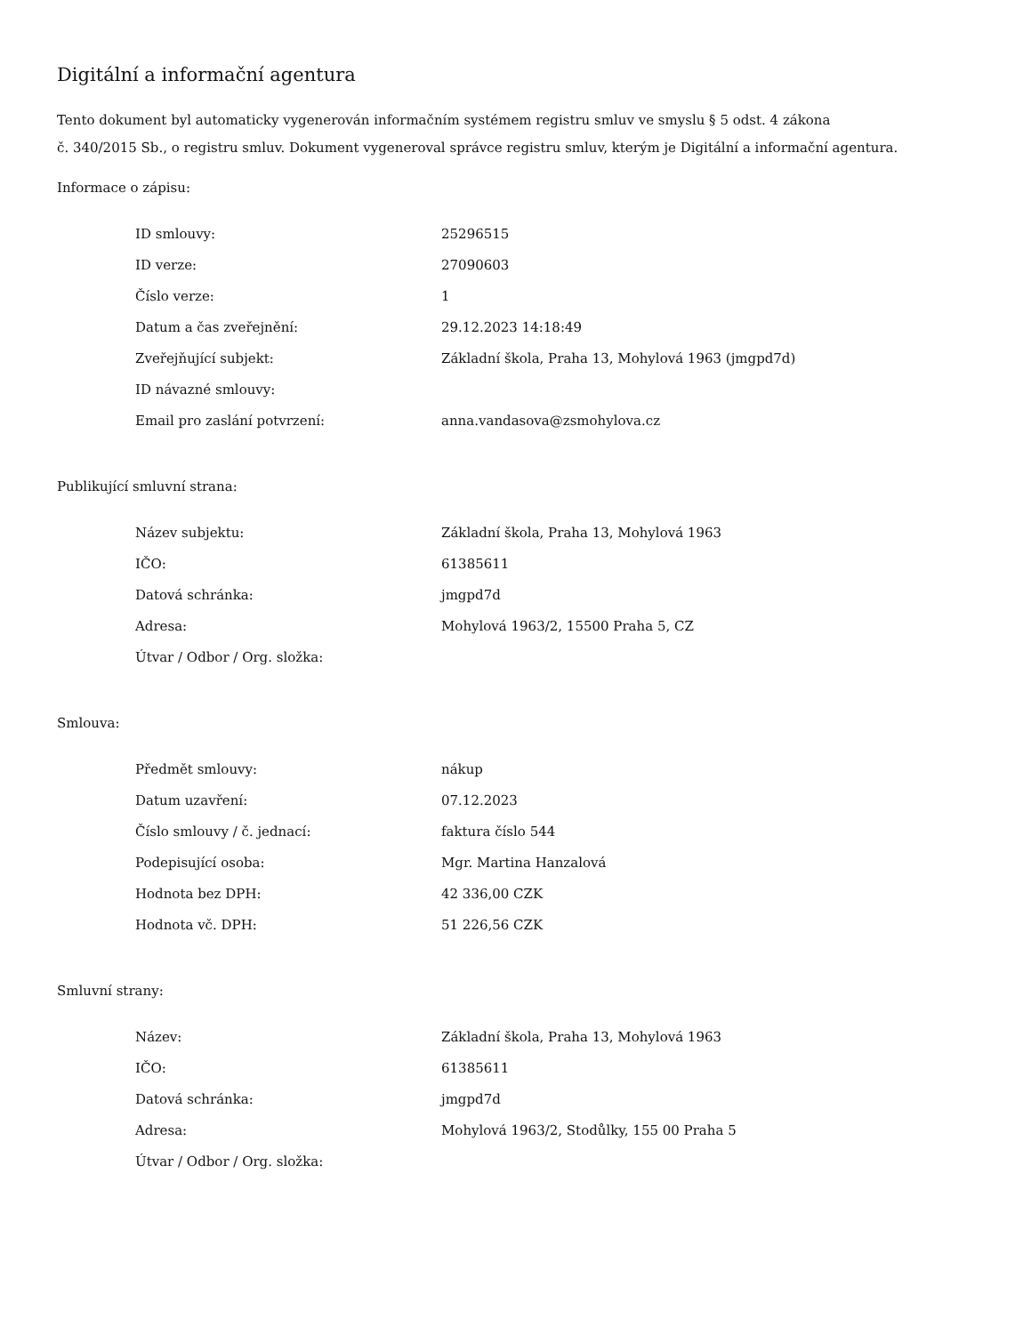Digitální a informační agentura
Tento dokument byl automaticky vygenerován informačním systémem registru smluv ve smyslu § 5 odst. 4 zákona
č. 340/2015 Sb., o registru smluv. Dokument vygeneroval správce registru smluv, kterým je Digitální a informační agentura.
Informace o zápisu:
| ID smlouvy: | 25296515 |
| ID verze: | 27090603 |
| Číslo verze: | 1 |
| Datum a čas zveřejnění: | 29.12.2023 14:18:49 |
| Zveřejňující subjekt: | Základní škola, Praha 13, Mohylová 1963 (jmgpd7d) |
| ID návazné smlouvy: | |
| Email pro zaslání potvrzení: | anna.vandasova@zsmohylova.cz |
Publikující smluvní strana:
| Název subjektu: | Základní škola, Praha 13, Mohylová 1963 |
| IČO: | 61385611 |
| Datová schránka: | jmgpd7d |
| Adresa: | Mohylová 1963/2, 15500 Praha 5, CZ |
| Útvar / Odbor / Org. složka: | |
Smlouva:
| Předmět smlouvy: | nákup |
| Datum uzavření: | 07.12.2023 |
| Číslo smlouvy / č. jednací: | faktura číslo 544 |
| Podepisující osoba: | Mgr. Martina Hanzalová |
| Hodnota bez DPH: | 42 336,00 CZK |
| Hodnota vč. DPH: | 51 226,56 CZK |
Smluvní strany:
| Název: | Základní škola, Praha 13, Mohylová 1963 |
| IČO: | 61385611 |
| Datová schránka: | jmgpd7d |
| Adresa: | Mohylová 1963/2, Stodůlky, 155 00 Praha 5 |
| Útvar / Odbor / Org. složka: | |